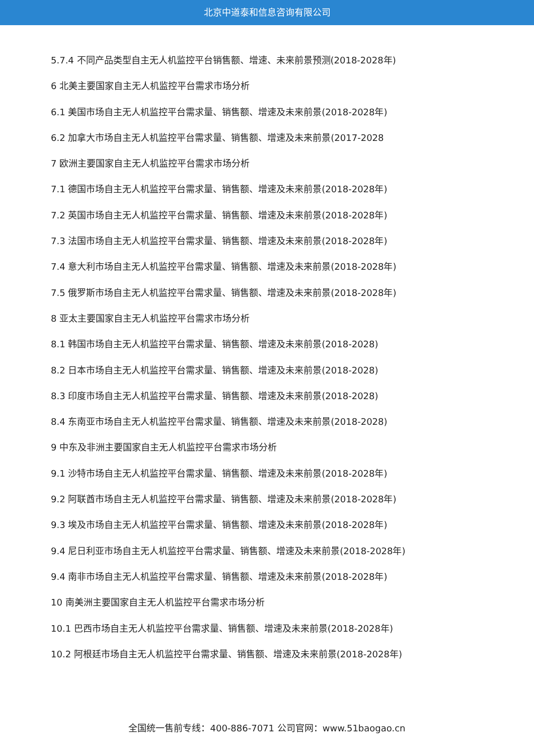北京中道泰和信息咨询有限公司
5.7.4 不同产品类型自主无人机监控平台销售额、增速、未来前景预测(2018-2028年)
6 北美主要国家自主无人机监控平台需求市场分析
6.1 美国市场自主无人机监控平台需求量、销售额、增速及未来前景(2018-2028年)
6.2 加拿大市场自主无人机监控平台需求量、销售额、增速及未来前景(2017-2028
7 欧洲主要国家自主无人机监控平台需求市场分析
7.1 德国市场自主无人机监控平台需求量、销售额、增速及未来前景(2018-2028年)
7.2 英国市场自主无人机监控平台需求量、销售额、增速及未来前景(2018-2028年)
7.3 法国市场自主无人机监控平台需求量、销售额、增速及未来前景(2018-2028年)
7.4 意大利市场自主无人机监控平台需求量、销售额、增速及未来前景(2018-2028年)
7.5 俄罗斯市场自主无人机监控平台需求量、销售额、增速及未来前景(2018-2028年)
8 亚太主要国家自主无人机监控平台需求市场分析
8.1 韩国市场自主无人机监控平台需求量、销售额、增速及未来前景(2018-2028)
8.2 日本市场自主无人机监控平台需求量、销售额、增速及未来前景(2018-2028)
8.3 印度市场自主无人机监控平台需求量、销售额、增速及未来前景(2018-2028)
8.4 东南亚市场自主无人机监控平台需求量、销售额、增速及未来前景(2018-2028)
9 中东及非洲主要国家自主无人机监控平台需求市场分析
9.1 沙特市场自主无人机监控平台需求量、销售额、增速及未来前景(2018-2028年)
9.2 阿联酋市场自主无人机监控平台需求量、销售额、增速及未来前景(2018-2028年)
9.3 埃及市场自主无人机监控平台需求量、销售额、增速及未来前景(2018-2028年)
9.4 尼日利亚市场自主无人机监控平台需求量、销售额、增速及未来前景(2018-2028年)
9.4 南非市场自主无人机监控平台需求量、销售额、增速及未来前景(2018-2028年)
10 南美洲主要国家自主无人机监控平台需求市场分析
10.1 巴西市场自主无人机监控平台需求量、销售额、增速及未来前景(2018-2028年)
10.2 阿根廷市场自主无人机监控平台需求量、销售额、增速及未来前景(2018-2028年)
全国统一售前专线：400-886-7071 公司官网：www.51baogao.cn